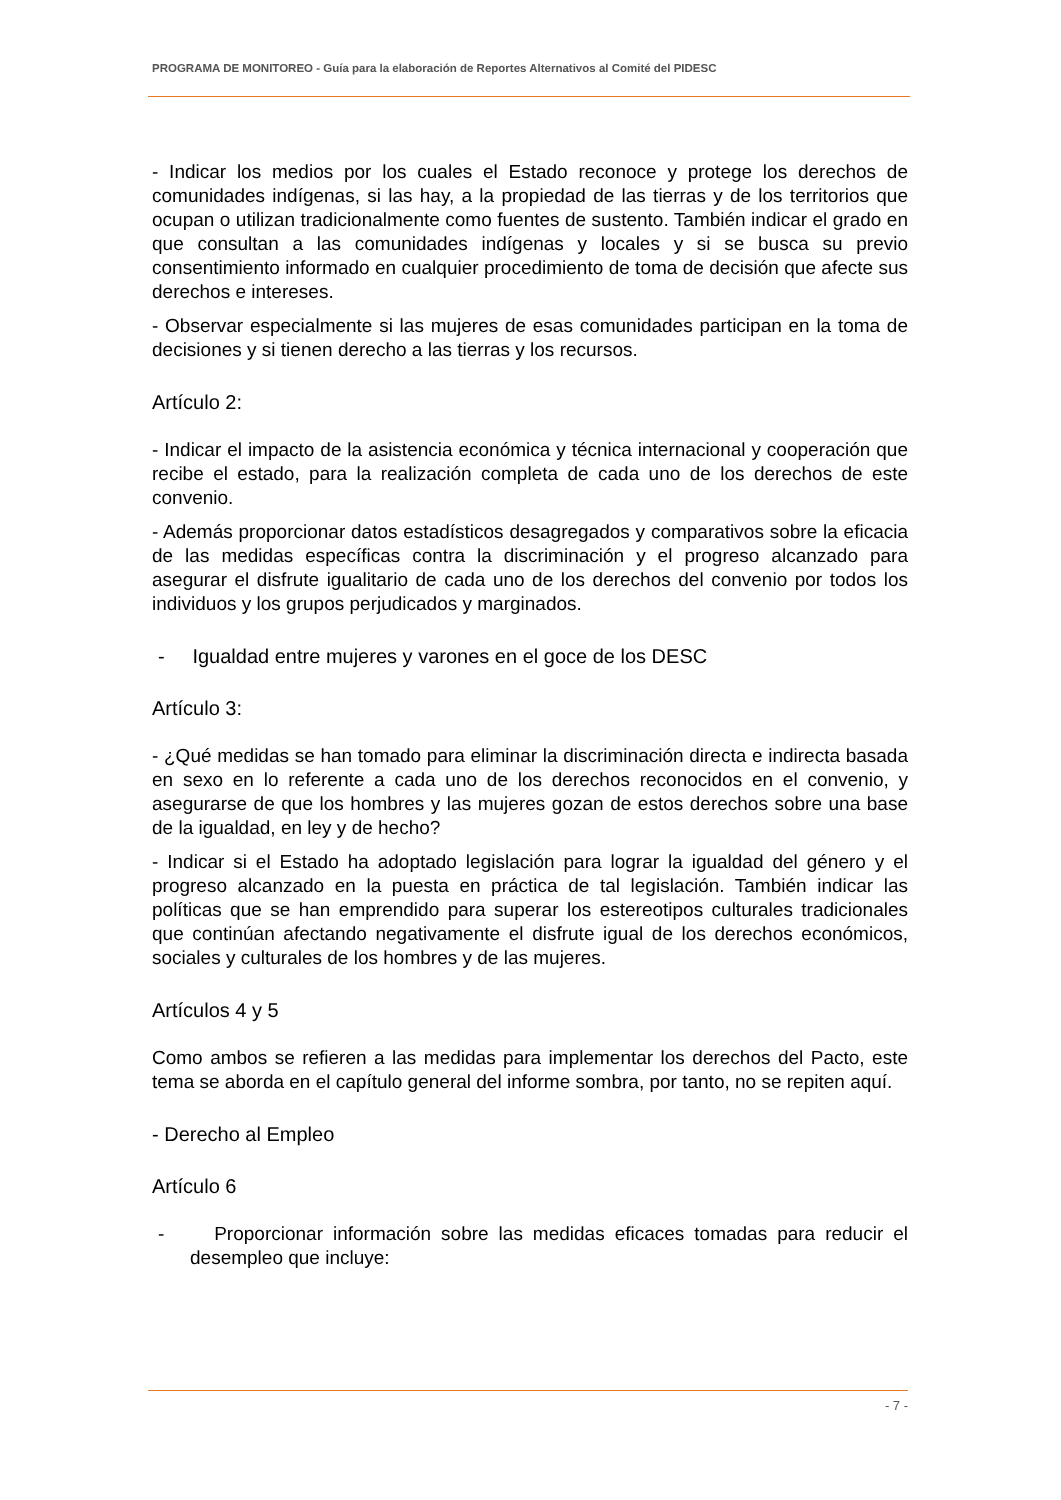PROGRAMA DE MONITOREO - Guía para la elaboración de Reportes Alternativos al Comité del PIDESC
- Indicar los medios por los cuales el Estado reconoce y protege los derechos de comunidades indígenas, si las hay, a la propiedad de las tierras y de los territorios que ocupan o utilizan tradicionalmente como fuentes de sustento. También indicar el grado en que consultan a las comunidades indígenas y locales y si se busca su previo consentimiento informado en cualquier procedimiento de toma de decisión que afecte sus derechos e intereses.
- Observar especialmente si las mujeres de esas comunidades participan en la toma de decisiones y si tienen derecho a las tierras y los recursos.
Artículo 2:
- Indicar el impacto de la asistencia económica y técnica internacional y cooperación que recibe el estado, para la realización completa de cada uno de los derechos de este convenio.
- Además proporcionar datos estadísticos desagregados y comparativos sobre la eficacia de las medidas específicas contra la discriminación y el progreso alcanzado para asegurar el disfrute igualitario de cada uno de los derechos del convenio por todos los individuos y los grupos perjudicados y marginados.
- Igualdad entre mujeres y varones en el goce de los DESC
Artículo 3:
- ¿Qué medidas se han tomado para eliminar la discriminación directa e indirecta basada en sexo en lo referente a cada uno de los derechos reconocidos en el convenio, y asegurarse de que los hombres y las mujeres gozan de estos derechos sobre una base de la igualdad, en ley y de hecho?
- Indicar si el Estado ha adoptado legislación para lograr la igualdad del género y el progreso alcanzado en la puesta en práctica de tal legislación. También indicar las políticas que se han emprendido para superar los estereotipos culturales tradicionales que continúan afectando negativamente el disfrute igual de los derechos económicos, sociales y culturales de los hombres y de las mujeres.
Artículos 4 y 5
Como ambos se refieren a las medidas para implementar los derechos del Pacto, este tema se aborda en el capítulo general del informe sombra, por tanto, no se repiten aquí.
- Derecho al Empleo
Artículo 6
- Proporcionar información sobre las medidas eficaces tomadas para reducir el desempleo que incluye:
- 7 -